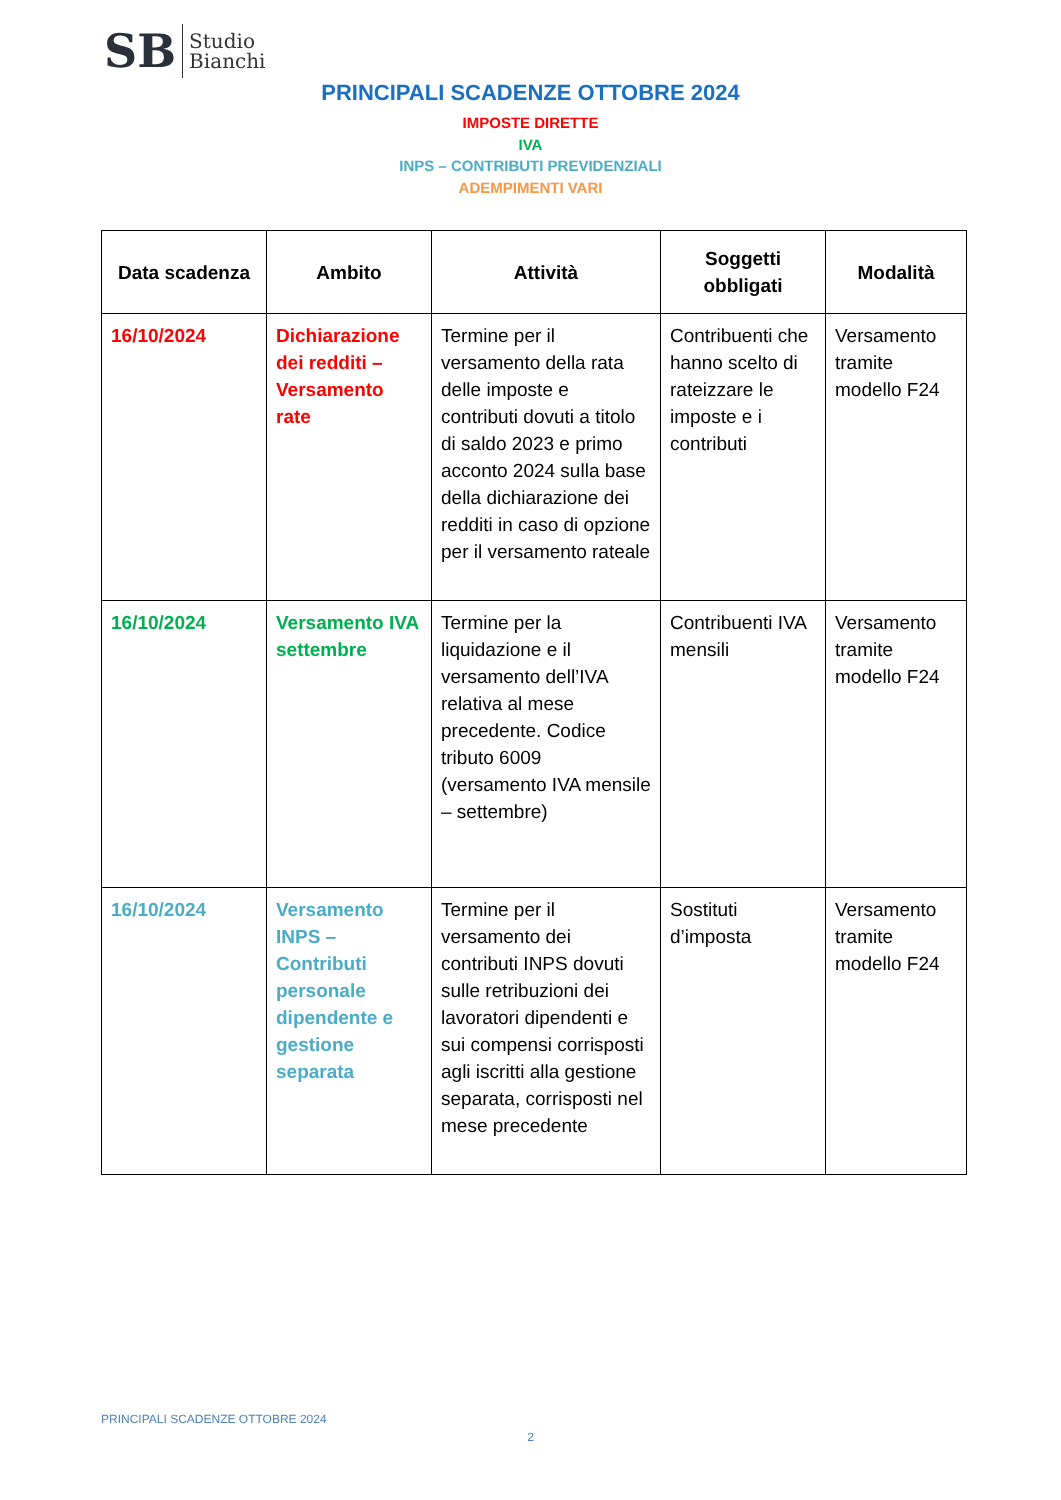SB
Studio
Bianchi
PRINCIPALI SCADENZE OTTOBRE 2024
IMPOSTE DIRETTE
IVA
INPS – CONTRIBUTI PREVIDENZIALI
ADEMPIMENTI VARI
| Data scadenza | Ambito | Attività | Soggetti obbligati | Modalità |
| --- | --- | --- | --- | --- |
| 16/10/2024 | Dichiarazione dei redditi – Versamento rate | Termine per il versamento della rata delle imposte e contributi dovuti a titolo di saldo 2023 e primo acconto 2024 sulla base della dichiarazione dei redditi in caso di opzione per il versamento rateale | Contribuenti che hanno scelto di rateizzare le imposte e i contributi | Versamento tramite modello F24 |
| 16/10/2024 | Versamento IVA settembre | Termine per la liquidazione e il versamento dell’IVA relativa al mese precedente. Codice tributo 6009 (versamento IVA mensile – settembre) | Contribuenti IVA mensili | Versamento tramite modello F24 |
| 16/10/2024 | Versamento INPS – Contributi personale dipendente e gestione separata | Termine per il versamento dei contributi INPS dovuti sulle retribuzioni dei lavoratori dipendenti e sui compensi corrisposti agli iscritti alla gestione separata, corrisposti nel mese precedente | Sostituti d’imposta | Versamento tramite modello F24 |
PRINCIPALI SCADENZE OTTOBRE 2024
2